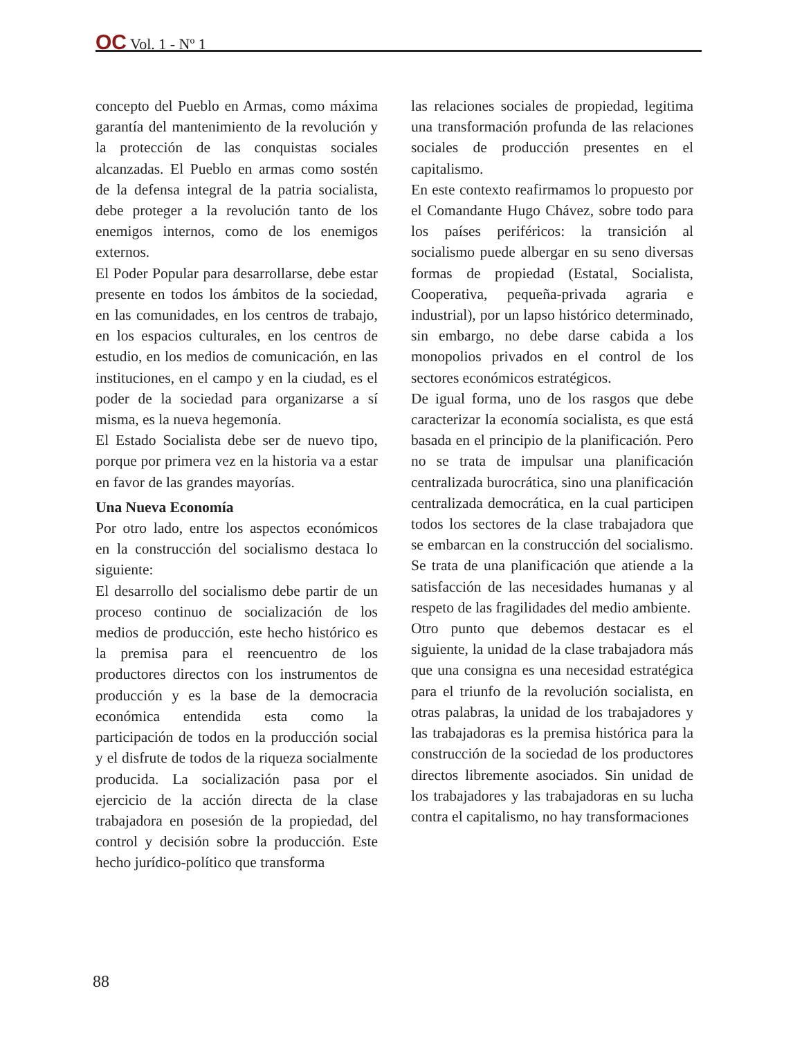OC Vol. 1 - Nº 1
concepto del Pueblo en Armas, como máxima garantía del mantenimiento de la revolución y la protección de las conquistas sociales alcanzadas. El Pueblo en armas como sostén de la defensa integral de la patria socialista, debe proteger a la revolución tanto de los enemigos internos, como de los enemigos externos.
El Poder Popular para desarrollarse, debe estar presente en todos los ámbitos de la sociedad, en las comunidades, en los centros de trabajo, en los espacios culturales, en los centros de estudio, en los medios de comunicación, en las instituciones, en el campo y en la ciudad, es el poder de la sociedad para organizarse a sí misma, es la nueva hegemonía.
El Estado Socialista debe ser de nuevo tipo, porque por primera vez en la historia va a estar en favor de las grandes mayorías.
Una Nueva Economía
Por otro lado, entre los aspectos económicos en la construcción del socialismo destaca lo siguiente:
El desarrollo del socialismo debe partir de un proceso continuo de socialización de los medios de producción, este hecho histórico es la premisa para el reencuentro de los productores directos con los instrumentos de producción y es la base de la democracia económica entendida esta como la participación de todos en la producción social y el disfrute de todos de la riqueza socialmente producida. La socialización pasa por el ejercicio de la acción directa de la clase trabajadora en posesión de la propiedad, del control y decisión sobre la producción. Este hecho jurídico-político que transforma
las relaciones sociales de propiedad, legitima una transformación profunda de las relaciones sociales de producción presentes en el capitalismo.
En este contexto reafirmamos lo propuesto por el Comandante Hugo Chávez, sobre todo para los países periféricos: la transición al socialismo puede albergar en su seno diversas formas de propiedad (Estatal, Socialista, Cooperativa, pequeña-privada agraria e industrial), por un lapso histórico determinado, sin embargo, no debe darse cabida a los monopolios privados en el control de los sectores económicos estratégicos.
De igual forma, uno de los rasgos que debe caracterizar la economía socialista, es que está basada en el principio de la planificación. Pero no se trata de impulsar una planificación centralizada burocrática, sino una planificación centralizada democrática, en la cual participen todos los sectores de la clase trabajadora que se embarcan en la construcción del socialismo. Se trata de una planificación que atiende a la satisfacción de las necesidades humanas y al respeto de las fragilidades del medio ambiente.
Otro punto que debemos destacar es el siguiente, la unidad de la clase trabajadora más que una consigna es una necesidad estratégica para el triunfo de la revolución socialista, en otras palabras, la unidad de los trabajadores y las trabajadoras es la premisa histórica para la construcción de la sociedad de los productores directos libremente asociados. Sin unidad de los trabajadores y las trabajadoras en su lucha contra el capitalismo, no hay transformaciones
88